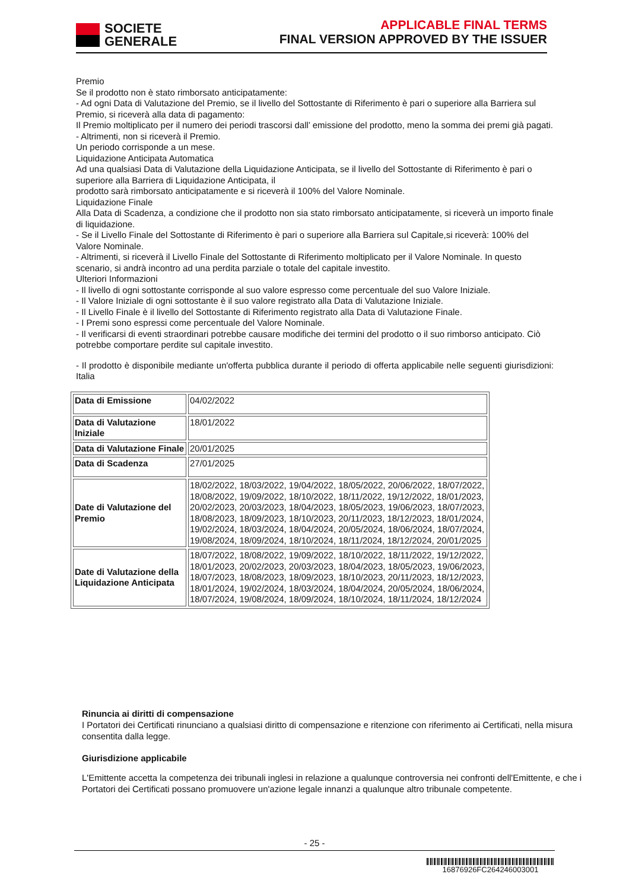SOCIETE
GENERALE
APPLICABLE FINAL TERMS
FINAL VERSION APPROVED BY THE ISSUER
Premio
Se il prodotto non è stato rimborsato anticipatamente:
- Ad ogni Data di Valutazione del Premio, se il livello del Sottostante di Riferimento è pari o superiore alla Barriera sul Premio, si riceverà alla data di pagamento:
Il Premio moltiplicato per il numero dei periodi trascorsi dall’ emissione del prodotto, meno la somma dei premi già pagati.
- Altrimenti, non si riceverà il Premio.
Un periodo corrisponde a un mese.
Liquidazione Anticipata Automatica
Ad una qualsiasi Data di Valutazione della Liquidazione Anticipata, se il livello del Sottostante di Riferimento è pari o superiore alla Barriera di Liquidazione Anticipata, il
prodotto sarà rimborsato anticipatamente e si riceverà il 100% del Valore Nominale.
Liquidazione Finale
Alla Data di Scadenza, a condizione che il prodotto non sia stato rimborsato anticipatamente, si riceverà un importo finale di liquidazione.
- Se il Livello Finale del Sottostante di Riferimento è pari o superiore alla Barriera sul Capitale,si riceverà: 100% del Valore Nominale.
- Altrimenti, si riceverà il Livello Finale del Sottostante di Riferimento moltiplicato per il Valore Nominale. In questo scenario, si andrà incontro ad una perdita parziale o totale del capitale investito.
Ulteriori Informazioni
- Il livello di ogni sottostante corrisponde al suo valore espresso come percentuale del suo Valore Iniziale.
- Il Valore Iniziale di ogni sottostante è il suo valore registrato alla Data di Valutazione Iniziale.
- Il Livello Finale è il livello del Sottostante di Riferimento registrato alla Data di Valutazione Finale.
- I Premi sono espressi come percentuale del Valore Nominale.
- Il verificarsi di eventi straordinari potrebbe causare modifiche dei termini del prodotto o il suo rimborso anticipato. Ciò potrebbe comportare perdite sul capitale investito.
- Il prodotto è disponibile mediante un'offerta pubblica durante il periodo di offerta applicabile nelle seguenti giurisdizioni: Italia
| Data di Emissione | 04/02/2022 |
| Data di Valutazione Iniziale | 18/01/2022 |
| Data di Valutazione Finale | 20/01/2025 |
| Data di Scadenza | 27/01/2025 |
| Date di Valutazione del Premio | 18/02/2022, 18/03/2022, 19/04/2022, 18/05/2022, 20/06/2022, 18/07/2022, 18/08/2022, 19/09/2022, 18/10/2022, 18/11/2022, 19/12/2022, 18/01/2023, 20/02/2023, 20/03/2023, 18/04/2023, 18/05/2023, 19/06/2023, 18/07/2023, 18/08/2023, 18/09/2023, 18/10/2023, 20/11/2023, 18/12/2023, 18/01/2024, 19/02/2024, 18/03/2024, 18/04/2024, 20/05/2024, 18/06/2024, 18/07/2024, 19/08/2024, 18/09/2024, 18/10/2024, 18/11/2024, 18/12/2024, 20/01/2025 |
| Date di Valutazione della Liquidazione Anticipata | 18/07/2022, 18/08/2022, 19/09/2022, 18/10/2022, 18/11/2022, 19/12/2022, 18/01/2023, 20/02/2023, 20/03/2023, 18/04/2023, 18/05/2023, 19/06/2023, 18/07/2023, 18/08/2023, 18/09/2023, 18/10/2023, 20/11/2023, 18/12/2023, 18/01/2024, 19/02/2024, 18/03/2024, 18/04/2024, 20/05/2024, 18/06/2024, 18/07/2024, 19/08/2024, 18/09/2024, 18/10/2024, 18/11/2024, 18/12/2024 |
Rinuncia ai diritti di compensazione
I Portatori dei Certificati rinunciano a qualsiasi diritto di compensazione e ritenzione con riferimento ai Certificati, nella misura consentita dalla legge.
Giurisdizione applicabile
L'Emittente accetta la competenza dei tribunali inglesi in relazione a qualunque controversia nei confronti dell'Emittente, e che i Portatori dei Certificati possano promuovere un'azione legale innanzi a qualunque altro tribunale competente.
- 25 -
16876926FC264246003001